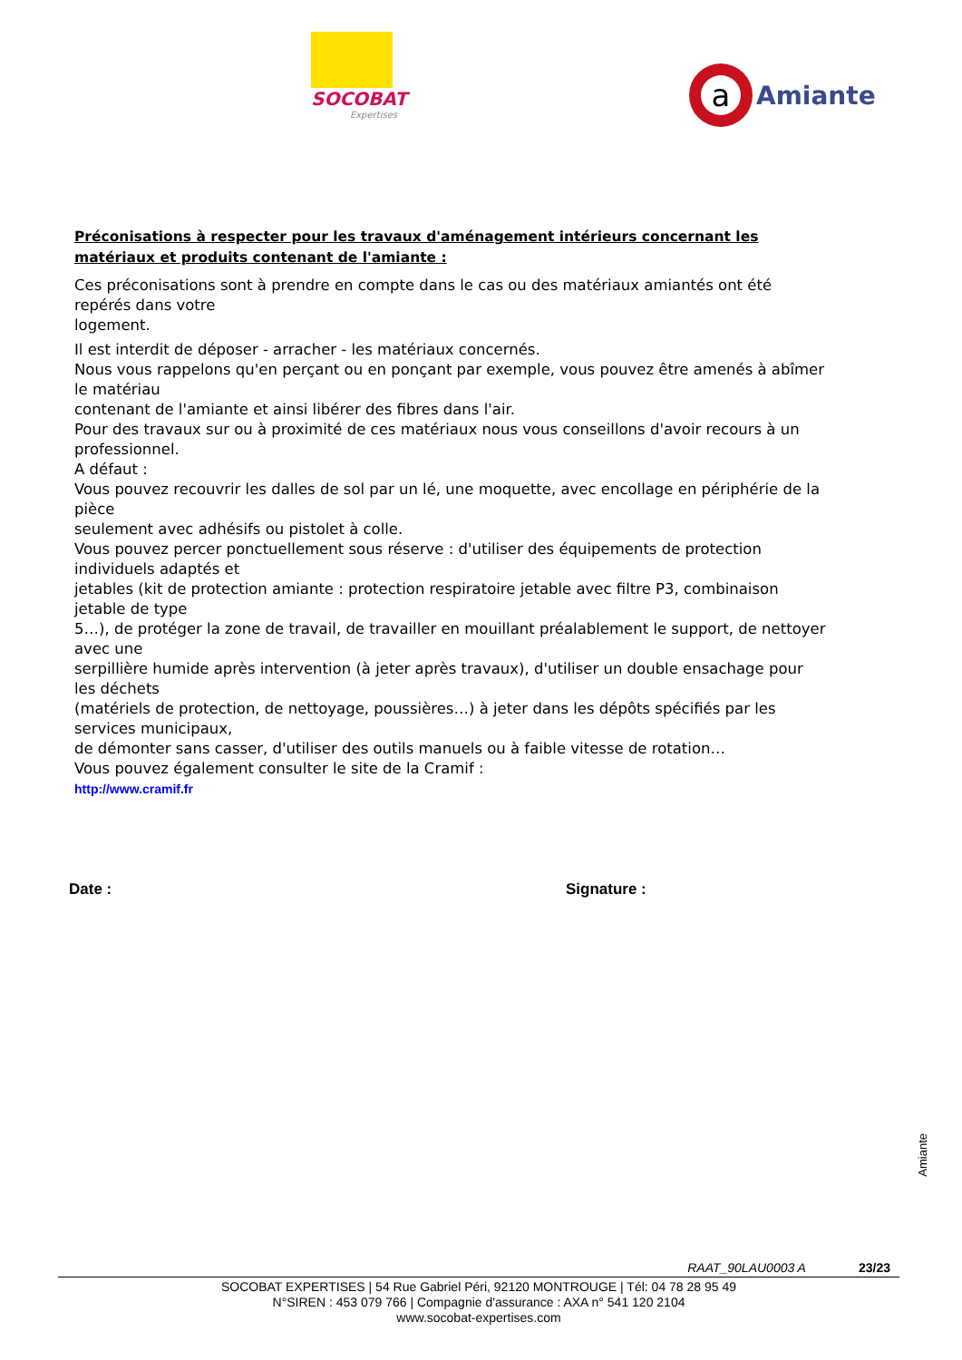SOCOBAT
Expertises
a
Amiante
Préconisations à respecter pour les travaux d'aménagement intérieurs concernant les matériaux et produits contenant de l'amiante :
Ces préconisations sont à prendre en compte dans le cas ou des matériaux amiantés ont été repérés dans votre
logement.
Il est interdit de déposer - arracher - les matériaux concernés.
Nous vous rappelons qu'en perçant ou en ponçant par exemple, vous pouvez être amenés à abîmer le matériau
contenant de l'amiante et ainsi libérer des fibres dans l'air.
Pour des travaux sur ou à proximité de ces matériaux nous vous conseillons d'avoir recours à un professionnel.
A défaut :
Vous pouvez recouvrir les dalles de sol par un lé, une moquette, avec encollage en périphérie de la pièce
seulement avec adhésifs ou pistolet à colle.
Vous pouvez percer ponctuellement sous réserve : d'utiliser des équipements de protection individuels adaptés et
jetables (kit de protection amiante : protection respiratoire jetable avec filtre P3, combinaison jetable de type
5…), de protéger la zone de travail, de travailler en mouillant préalablement le support, de nettoyer avec une
serpillière humide après intervention (à jeter après travaux), d'utiliser un double ensachage pour les déchets
(matériels de protection, de nettoyage, poussières…) à jeter dans les dépôts spécifiés par les services municipaux,
de démonter sans casser, d'utiliser des outils manuels ou à faible vitesse de rotation…
Vous pouvez également consulter le site de la Cramif :
http://www.cramif.fr
Date : Signature :
Amiante
RAAT_90LAU0003 A 23/23
SOCOBAT EXPERTISES | 54 Rue Gabriel Péri, 92120 MONTROUGE | Tél: 04 78 28 95 49
N°SIREN : 453 079 766 | Compagnie d'assurance : AXA n° 541 120 2104
www.socobat-expertises.com